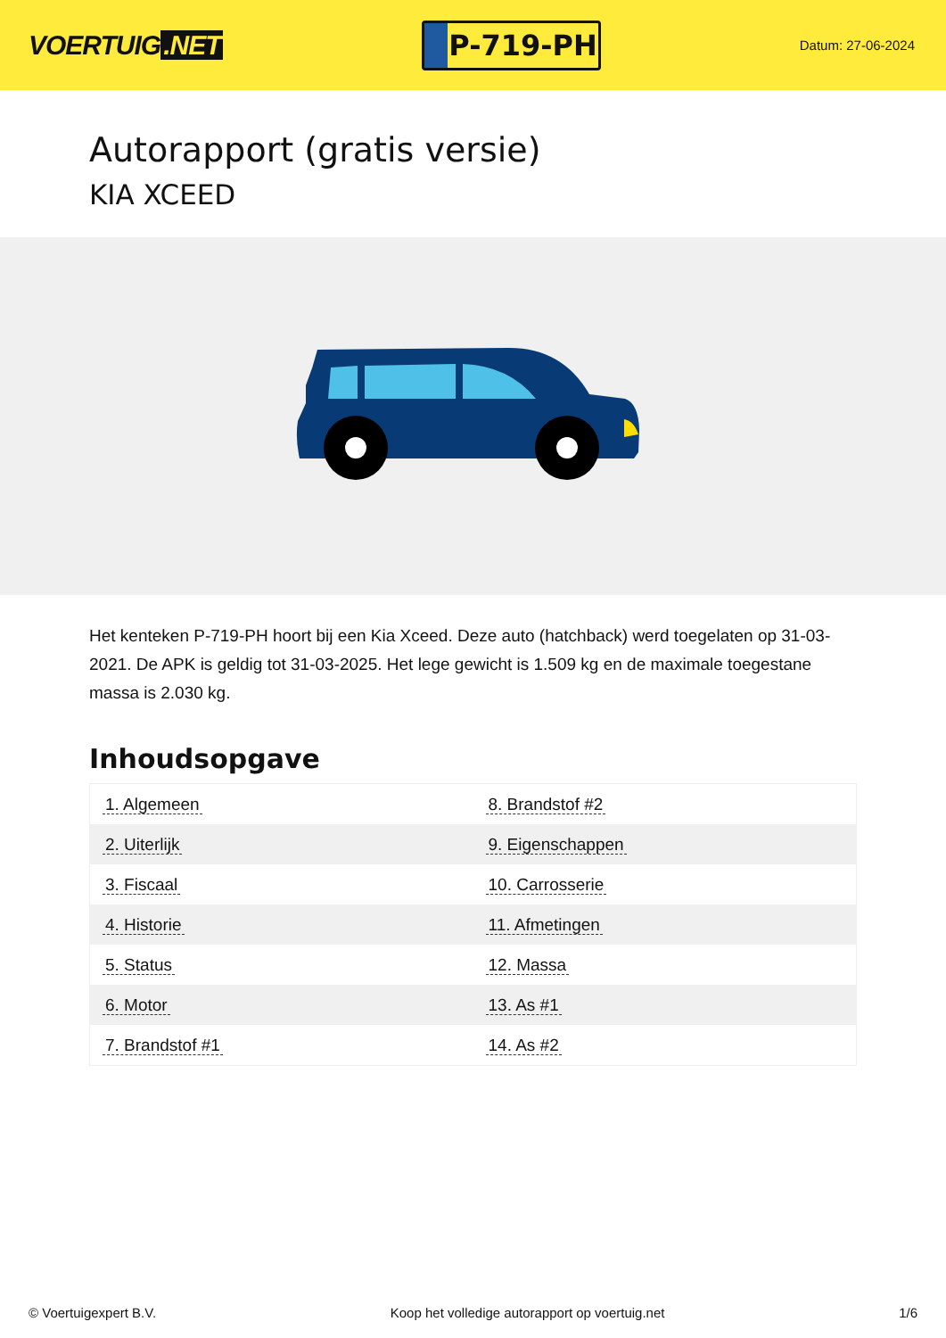VOERTUIG.NET
P-719-PH
Datum: 27-06-2024
Autorapport (gratis versie)
KIA XCEED
Het kenteken P-719-PH hoort bij een Kia Xceed. Deze auto (hatchback) werd toegelaten op 31-03-2021. De APK is geldig tot 31-03-2025. Het lege gewicht is 1.509 kg en de maximale toegestane massa is 2.030 kg.
Inhoudsopgave
| 1. Algemeen | 8. Brandstof #2 |
| 2. Uiterlijk | 9. Eigenschappen |
| 3. Fiscaal | 10. Carrosserie |
| 4. Historie | 11. Afmetingen |
| 5. Status | 12. Massa |
| 6. Motor | 13. As #1 |
| 7. Brandstof #1 | 14. As #2 |
© Voertuigexpert B.V. Koop het volledige autorapport op voertuig.net 1/6